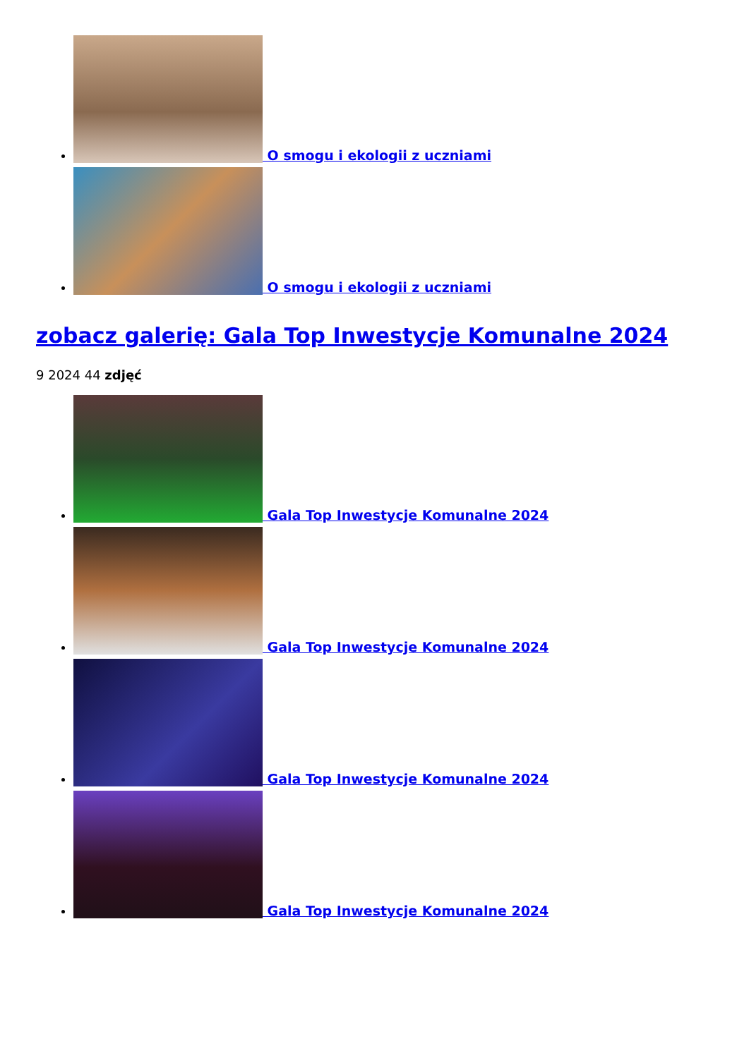O smogu i ekologii z uczniami
O smogu i ekologii z uczniami
zobacz galerię: Gala Top Inwestycje Komunalne 2024
9 2024 44 zdjęć
Gala Top Inwestycje Komunalne 2024
Gala Top Inwestycje Komunalne 2024
Gala Top Inwestycje Komunalne 2024
Gala Top Inwestycje Komunalne 2024